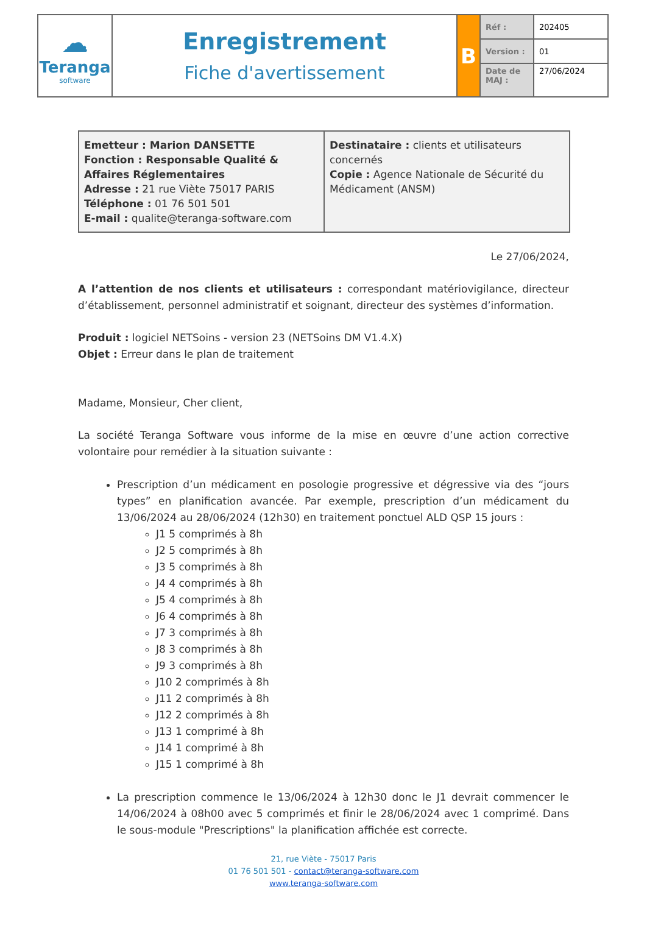| ☁ Teranga software | Enregistrement Fiche d'avertissement | B | Réf : | 202405 |
| | | | Version : | 01 |
| | | | Date de MAJ : | 27/06/2024 |
| Emetteur : Marion DANSETTE Fonction : Responsable Qualité & Affaires Réglementaires Adresse : 21 rue Viète 75017 PARIS Téléphone : 01 76 501 501 E-mail : qualite@teranga-software.com | Destinataire : clients et utilisateurs concernés Copie : Agence Nationale de Sécurité du Médicament (ANSM) |
Le 27/06/2024,
A l’attention de nos clients et utilisateurs : correspondant matériovigilance, directeur d’établissement, personnel administratif et soignant, directeur des systèmes d’information.
Produit : logiciel NETSoins - version 23 (NETSoins DM V1.4.X)
Objet : Erreur dans le plan de traitement
Madame, Monsieur, Cher client,
La société Teranga Software vous informe de la mise en œuvre d’une action corrective volontaire pour remédier à la situation suivante :
Prescription d’un médicament en posologie progressive et dégressive via des “jours types” en planification avancée. Par exemple, prescription d’un médicament du 13/06/2024 au 28/06/2024 (12h30) en traitement ponctuel ALD QSP 15 jours :
J1 5 comprimés à 8h
J2 5 comprimés à 8h
J3 5 comprimés à 8h
J4 4 comprimés à 8h
J5 4 comprimés à 8h
J6 4 comprimés à 8h
J7 3 comprimés à 8h
J8 3 comprimés à 8h
J9 3 comprimés à 8h
J10 2 comprimés à 8h
J11 2 comprimés à 8h
J12 2 comprimés à 8h
J13 1 comprimé à 8h
J14 1 comprimé à 8h
J15 1 comprimé à 8h
La prescription commence le 13/06/2024 à 12h30 donc le J1 devrait commencer le 14/06/2024 à 08h00 avec 5 comprimés et finir le 28/06/2024 avec 1 comprimé. Dans le sous-module "Prescriptions" la planification affichée est correcte.
21, rue Viète - 75017 Paris
01 76 501 501 - contact@teranga-software.com
www.teranga-software.com